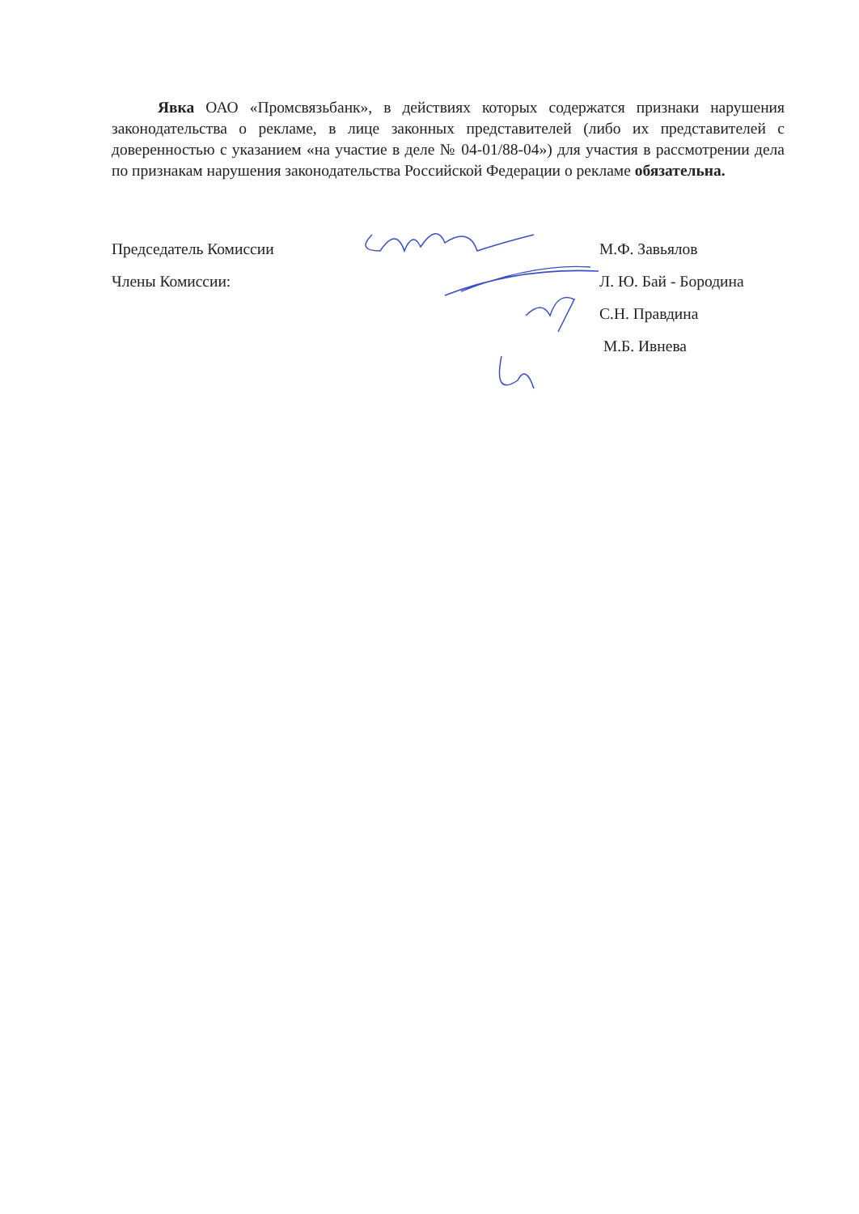Явка ОАО «Промсвязьбанк», в действиях которых содержатся признаки нарушения законодательства о рекламе, в лице законных представителей (либо их представителей с доверенностью с указанием «на участие в деле № 04-01/88-04») для участия в рассмотрении дела по признакам нарушения законодательства Российской Федерации о рекламе обязательна.
Председатель Комиссии М.Ф. Завьялов
Члены Комиссии: Л. Ю. Бай - Бородина
С.Н. Правдина
М.Б. Ивнева